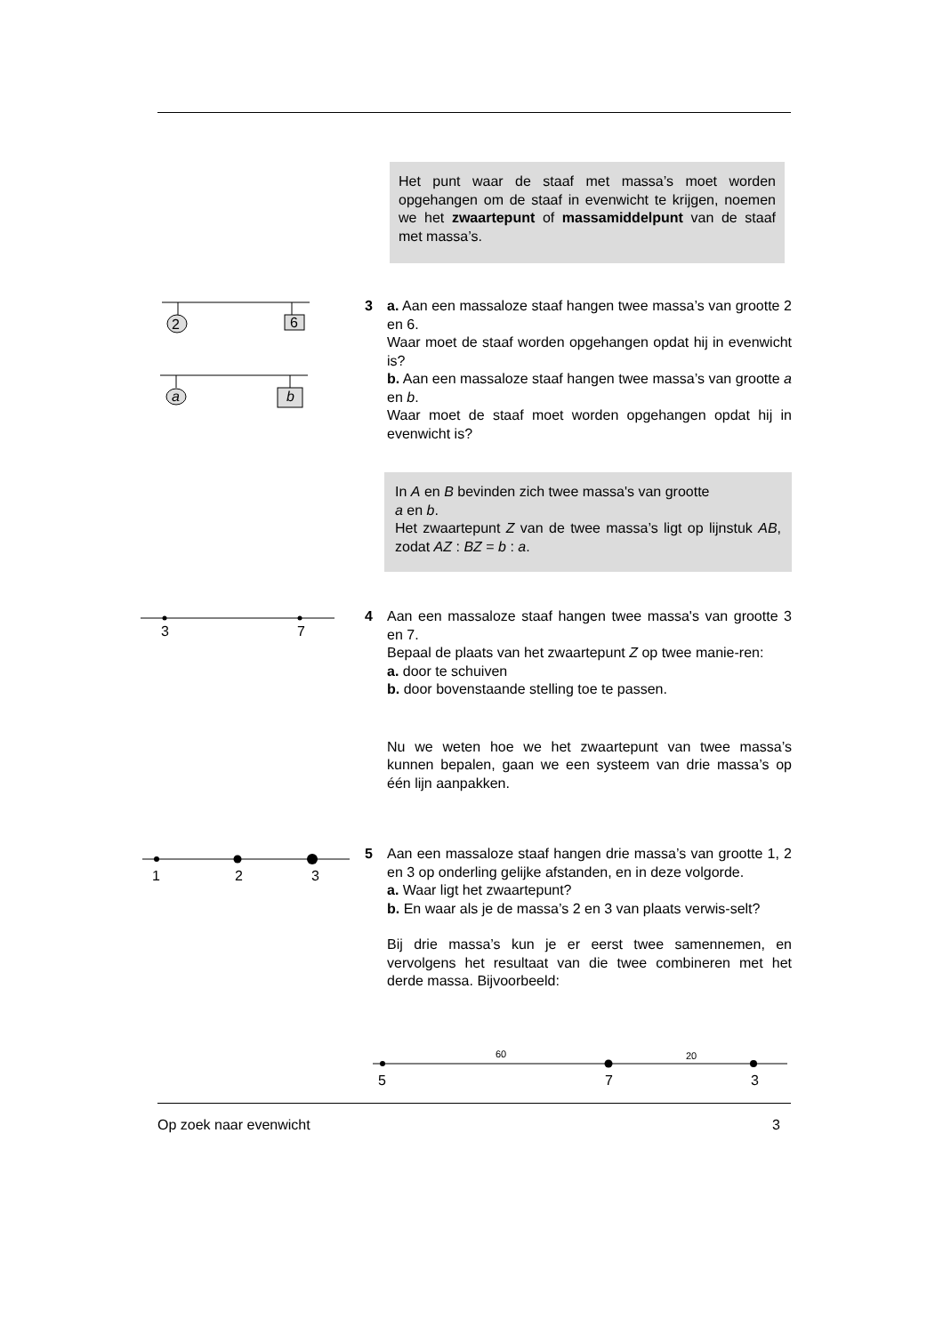Het punt waar de staaf met massa’s moet worden opgehangen om de staaf in evenwicht te krijgen, noemen we het zwaartepunt of massamiddelpunt van de staaf met massa’s.
2
6
a
b
3 a. Aan een massaloze staaf hangen twee massa’s van grootte 2 en 6.
Waar moet de staaf worden opgehangen opdat hij in evenwicht is?
b. Aan een massaloze staaf hangen twee massa’s van grootte a en b.
Waar moet de staaf moet worden opgehangen opdat hij in evenwicht is?
In A en B bevinden zich twee massa's van grootte
a en b.
Het zwaartepunt Z van de twee massa’s ligt op lijnstuk AB, zodat AZ : BZ = b : a.
3
7
4 Aan een massaloze staaf hangen twee massa's van grootte 3 en 7.
Bepaal de plaats van het zwaartepunt Z op twee manie-ren:
a. door te schuiven
b. door bovenstaande stelling toe te passen.
Nu we weten hoe we het zwaartepunt van twee massa’s kunnen bepalen, gaan we een systeem van drie massa’s op één lijn aanpakken.
1
2
3
5 Aan een massaloze staaf hangen drie massa’s van grootte 1, 2 en 3 op onderling gelijke afstanden, en in deze volgorde.
a. Waar ligt het zwaartepunt?
b. En waar als je de massa’s 2 en 3 van plaats verwis-selt?
Bij drie massa’s kun je er eerst twee samennemen, en vervolgens het resultaat van die twee combineren met het derde massa. Bijvoorbeeld:
60
20
5
7
3
Op zoek naar evenwicht 3